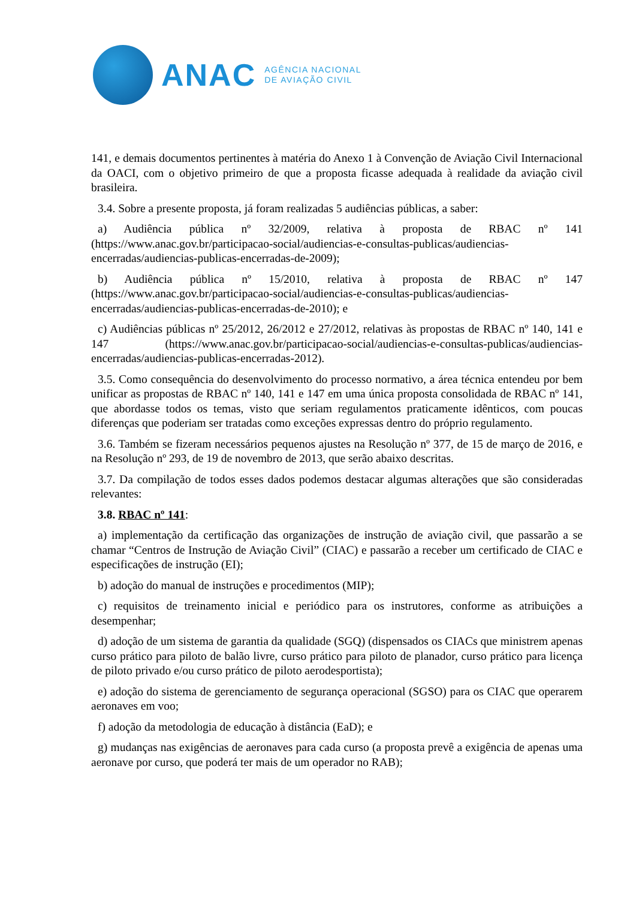ANAC
AGÊNCIA NACIONAL
DE AVIAÇÃO CIVIL
141, e demais documentos pertinentes à matéria do Anexo 1 à Convenção de Aviação Civil Internacional da OACI, com o objetivo primeiro de que a proposta ficasse adequada à realidade da aviação civil brasileira.
3.4. Sobre a presente proposta, já foram realizadas 5 audiências públicas, a saber:
a) Audiência pública nº 32/2009, relativa à proposta de RBAC nº 141 (https://www.anac.gov.br/participacao-social/audiencias-e-consultas-publicas/audiencias-encerradas/audiencias-publicas-encerradas-de-2009);
b) Audiência pública nº 15/2010, relativa à proposta de RBAC nº 147 (https://www.anac.gov.br/participacao-social/audiencias-e-consultas-publicas/audiencias-encerradas/audiencias-publicas-encerradas-de-2010); e
c) Audiências públicas nº 25/2012, 26/2012 e 27/2012, relativas às propostas de RBAC nº 140, 141 e 147 (https://www.anac.gov.br/participacao-social/audiencias-e-consultas-publicas/audiencias-encerradas/audiencias-publicas-encerradas-2012).
3.5. Como consequência do desenvolvimento do processo normativo, a área técnica entendeu por bem unificar as propostas de RBAC nº 140, 141 e 147 em uma única proposta consolidada de RBAC nº 141, que abordasse todos os temas, visto que seriam regulamentos praticamente idênticos, com poucas diferenças que poderiam ser tratadas como exceções expressas dentro do próprio regulamento.
3.6. Também se fizeram necessários pequenos ajustes na Resolução nº 377, de 15 de março de 2016, e na Resolução nº 293, de 19 de novembro de 2013, que serão abaixo descritas.
3.7. Da compilação de todos esses dados podemos destacar algumas alterações que são consideradas relevantes:
3.8. RBAC nº 141:
a) implementação da certificação das organizações de instrução de aviação civil, que passarão a se chamar “Centros de Instrução de Aviação Civil” (CIAC) e passarão a receber um certificado de CIAC e especificações de instrução (EI);
b) adoção do manual de instruções e procedimentos (MIP);
c) requisitos de treinamento inicial e periódico para os instrutores, conforme as atribuições a desempenhar;
d) adoção de um sistema de garantia da qualidade (SGQ) (dispensados os CIACs que ministrem apenas curso prático para piloto de balão livre, curso prático para piloto de planador, curso prático para licença de piloto privado e/ou curso prático de piloto aerodesportista);
e) adoção do sistema de gerenciamento de segurança operacional (SGSO) para os CIAC que operarem aeronaves em voo;
f) adoção da metodologia de educação à distância (EaD); e
g) mudanças nas exigências de aeronaves para cada curso (a proposta prevê a exigência de apenas uma aeronave por curso, que poderá ter mais de um operador no RAB);